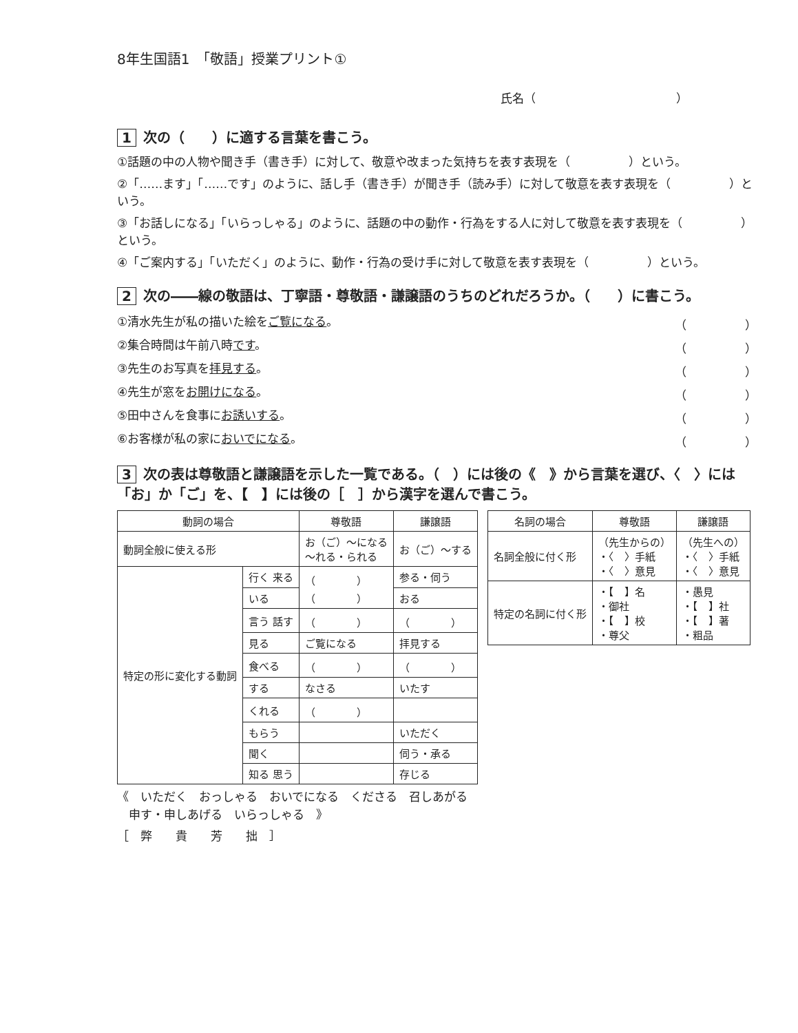8年生国語1　「敬語」授業プリント①
氏名（　　　　　　　　　　　　）
1 次の（　　）に適する言葉を書こう。
①話題の中の人物や聞き手（書き手）に対して、敬意や改まった気持ちを表す表現を（　　　　　）という。
②「……ます」「……です」のように、話し手（書き手）が聞き手（読み手）に対して敬意を表す表現を（　　　　　）という。
③「お話しになる」「いらっしゃる」のように、話題の中の動作・行為をする人に対して敬意を表す表現を（　　　　　）という。
④「ご案内する」「いただく」のように、動作・行為の受け手に対して敬意を表す表現を（　　　　　）という。
2 次の――線の敬語は、丁寧語・尊敬語・謙譲語のうちのどれだろうか。（　　）に書こう。
①清水先生が私の描いた絵をご覧になる。 （　　　　　）
②集合時間は午前八時です。 （　　　　　）
③先生のお写真を拝見する。 （　　　　　）
④先生が窓をお開けになる。 （　　　　　）
⑤田中さんを食事にお誘いする。 （　　　　　）
⑥お客様が私の家においでになる。 （　　　　　）
3 次の表は尊敬語と謙譲語を示した一覧である。（　）には後の《　》から言葉を選び、〈　〉には「お」か「ご」を、【　】には後の［　］から漢字を選んで書こう。
| 動詞の場合 | | 尊敬語 | 謙譲語 |
| --- | --- | --- | --- |
| 動詞全般に使える形 | | お（ご）〜になる 〜れる・られる | お（ご）〜する |
| 特定の形に変化する動詞 | 行く 来る | （ ） （ ） | 参る・伺う |
| | いる | | おる |
| | 言う 話す | （ ） | （ ） |
| | 見る | ご覧になる | 拝見する |
| | 食べる | （ ） | （ ） |
| | する | なさる | いたす |
| | くれる | （ ） | |
| | もらう | | いただく |
| | 聞く | | 伺う・承る |
| | 知る 思う | | 存じる |
| 名詞の場合 | 尊敬語 | 謙譲語 |
| --- | --- | --- |
| 名詞全般に付く形 | （先生からの） ・〈 〉手紙 ・〈 〉意見 | （先生への） ・〈 〉手紙 ・〈 〉意見 |
| 特定の名詞に付く形 | ・【 】名 ・御社 ・【 】校 ・尊父 | ・愚見 ・【 】社 ・【 】著 ・粗品 |
《　いただく　おっしゃる　おいでになる　くださる　召しあがる
　申す・申しあげる　いらっしゃる　》
［　弊　　貴　　芳　　拙　］